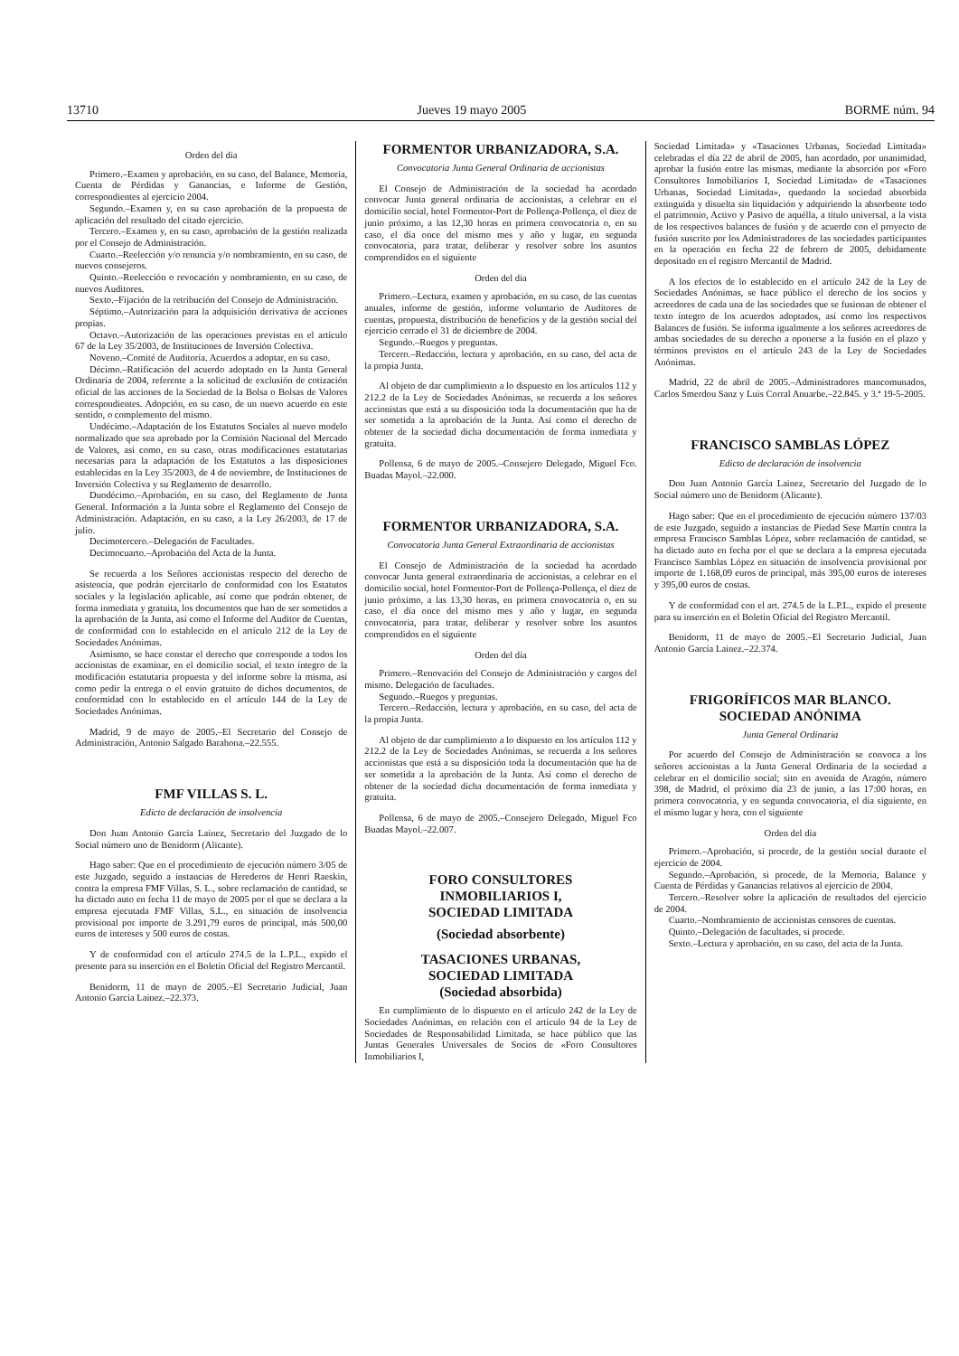13710 Jueves 19 mayo 2005 BORME núm. 94
Orden del día
Primero.–Examen y aprobación, en su caso, del Balance, Memoria, Cuenta de Pérdidas y Ganancias, e Informe de Gestión, correspondientes al ejercicio 2004.
Segundo.–Examen y, en su caso aprobación de la propuesta de aplicación del resultado del citado ejercicio.
Tercero.–Examen y, en su caso, aprobación de la gestión realizada por el Consejo de Administración.
Cuarto.–Reelección y/o renuncia y/o nombramiento, en su caso, de nuevos consejeros.
Quinto.–Reelección o revocación y nombramiento, en su caso, de nuevos Auditores.
Sexto.–Fijación de la retribución del Consejo de Administración.
Séptimo.–Autorización para la adquisición derivativa de acciones propias.
Octavo.–Autorización de las operaciones previstas en el artículo 67 de la Ley 35/2003, de Instituciones de Inversión Colectiva.
Noveno.–Comité de Auditoría. Acuerdos a adoptar, en su caso.
Décimo.–Ratificación del acuerdo adoptado en la Junta General Ordinaria de 2004, referente a la solicitud de exclusión de cotización oficial de las acciones de la Sociedad de la Bolsa o Bolsas de Valores correspondientes. Adopción, en su caso, de un nuevo acuerdo en este sentido, o complemento del mismo.
Undécimo.–Adaptación de los Estatutos Sociales al nuevo modelo normalizado que sea aprobado por la Comisión Nacional del Mercado de Valores, así como, en su caso, otras modificaciones estatutarias necesarias para la adaptación de los Estatutos a las disposiciones establecidas en la Ley 35/2003, de 4 de noviembre, de Instituciones de Inversión Colectiva y su Reglamento de desarrollo.
Duodécimo.–Aprobación, en su caso, del Reglamento de Junta General. Información a la Junta sobre el Reglamento del Consejo de Administración. Adaptación, en su caso, a la Ley 26/2003, de 17 de julio.
Decimotercero.–Delegación de Facultades.
Decimocuarto.–Aprobación del Acta de la Junta.
Se recuerda a los Señores accionistas respecto del derecho de asistencia, que podrán ejercitarlo de conformidad con los Estatutos sociales y la legislación aplicable, así como que podrán obtener, de forma inmediata y gratuita, los documentos que han de ser sometidos a la aprobación de la Junta, así como el Informe del Auditor de Cuentas, de conformidad con lo establecido en el artículo 212 de la Ley de Sociedades Anónimas.
Asimismo, se hace constar el derecho que corresponde a todos los accionistas de examinar, en el domicilio social, el texto íntegro de la modificación estatutaria propuesta y del informe sobre la misma, así como pedir la entrega o el envío gratuito de dichos documentos, de conformidad con lo establecido en el artículo 144 de la Ley de Sociedades Anónimas.
Madrid, 9 de mayo de 2005.–El Secretario del Consejo de Administración, Antonio Salgado Barahona.–22.555.
FMF VILLAS S. L.
Edicto de declaración de insolvencia
Don Juan Antonio García Lainez, Secretario del Juzgado de lo Social número uno de Benidorm (Alicante).
Hago saber: Que en el procedimiento de ejecución número 3/05 de este Juzgado, seguido a instancias de Herederos de Henri Raeskin, contra la empresa FMF Villas, S. L., sobre reclamación de cantidad, se ha dictado auto en fecha 11 de mayo de 2005 por el que se declara a la empresa ejecutada FMF Villas, S.L., en situación de insolvencia provisional por importe de 3.291,79 euros de principal, más 500,00 euros de intereses y 500 euros de costas.
Y de conformidad con el artículo 274.5 de la L.P.L., expido el presente para su inserción en el Boletín Oficial del Registro Mercantil.
Benidorm, 11 de mayo de 2005.–El Secretario Judicial, Juan Antonio García Lainez.–22.373.
FORMENTOR URBANIZADORA, S.A.
Convocatoria Junta General Ordinaria de accionistas
El Consejo de Administración de la sociedad ha acordado convocar Junta general ordinaria de accionistas, a celebrar en el domicilio social, hotel Formentor-Port de Pollença-Pollença, el diez de junio próximo, a las 12,30 horas en primera convocatoria o, en su caso, el día once del mismo mes y año y lugar, en segunda convocatoria, para tratar, deliberar y resolver sobre los asuntos comprendidos en el siguiente
Orden del día
Primero.–Lectura, examen y aprobación, en su caso, de las cuentas anuales, informe de gestión, informe voluntario de Auditores de cuentas, propuesta, distribución de beneficios y de la gestión social del ejercicio cerrado el 31 de diciembre de 2004.
Segundo.–Ruegos y preguntas.
Tercero.–Redacción, lectura y aprobación, en su caso, del acta de la propia Junta.
Al objeto de dar cumplimiento a lo dispuesto en los artículos 112 y 212.2 de la Ley de Sociedades Anónimas, se recuerda a los señores accionistas que está a su disposición toda la documentación que ha de ser sometida a la aprobación de la Junta. Así como el derecho de obtener de la sociedad dicha documentación de forma inmediata y gratuita.
Pollensa, 6 de mayo de 2005.–Consejero Delegado, Miguel Fco. Buadas Mayol.–22.000.
FORMENTOR URBANIZADORA, S.A.
Convocatoria Junta General Extraordinaria de accionistas
El Consejo de Administración de la sociedad ha acordado convocar Junta general extraordinaria de accionistas, a celebrar en el domicilio social, hotel Formentor-Port de Pollença-Pollença, el diez de junio próximo, a las 13,30 horas, en primera convocatoria o, en su caso, el día once del mismo mes y año y lugar, en segunda convocatoria, para tratar, deliberar y resolver sobre los asuntos comprendidos en el siguiente
Orden del día
Primero.–Renovación del Consejo de Administración y cargos del mismo. Delegación de facultades.
Segundo.–Ruegos y preguntas.
Tercero.–Redacción, lectura y aprobación, en su caso, del acta de la propia Junta.
Al objeto de dar cumplimiento a lo dispuesto en los artículos 112 y 212.2 de la Ley de Sociedades Anónimas, se recuerda a los señores accionistas que está a su disposición toda la documentación que ha de ser sometida a la aprobación de la Junta. Así como el derecho de obtener de la sociedad dicha documentación de forma inmediata y gratuita.
Pollensa, 6 de mayo de 2005.–Consejero Delegado, Miguel Fco Buadas Mayol.–22.007.
FORO CONSULTORES
INMOBILIARIOS I,
SOCIEDAD LIMITADA
(Sociedad absorbente)
TASACIONES URBANAS,
SOCIEDAD LIMITADA
(Sociedad absorbida)
En cumplimiento de lo dispuesto en el artículo 242 de la Ley de Sociedades Anónimas, en relación con el artículo 94 de la Ley de Sociedades de Responsabilidad Limitada, se hace público que las Juntas Generales Universales de Socios de «Foro Consultores Inmobiliarios I,
Sociedad Limitada» y «Tasaciones Urbanas, Sociedad Limitada» celebradas el día 22 de abril de 2005, han acordado, por unanimidad, aprobar la fusión entre las mismas, mediante la absorción por «Foro Consultores Inmobiliarios I, Sociedad Limitada» de «Tasaciones Urbanas, Sociedad Limitada», quedando la sociedad absorbida extinguida y disuelta sin liquidación y adquiriendo la absorbente todo el patrimonio, Activo y Pasivo de aquélla, a título universal, a la vista de los respectivos balances de fusión y de acuerdo con el proyecto de fusión suscrito por los Administradores de las sociedades participantes en la operación en fecha 22 de febrero de 2005, debidamente depositado en el registro Mercantil de Madrid.
A los efectos de lo establecido en el artículo 242 de la Ley de Sociedades Anónimas, se hace público el derecho de los socios y acreedores de cada una de las sociedades que se fusionan de obtener el texto íntegro de los acuerdos adoptados, así como los respectivos Balances de fusión. Se informa igualmente a los señores acreedores de ambas sociedades de su derecho a oponerse a la fusión en el plazo y términos previstos en el artículo 243 de la Ley de Sociedades Anónimas.
Madrid, 22 de abril de 2005.–Administradores mancomunados, Carlos Smerdou Sanz y Luis Corral Anuarbe.–22.845. y 3.ª 19-5-2005.
FRANCISCO SAMBLAS LÓPEZ
Edicto de declaración de insolvencia
Don Juan Antonio García Lainez, Secretario del Juzgado de lo Social número uno de Benidorm (Alicante).
Hago saber: Que en el procedimiento de ejecución número 137/03 de este Juzgado, seguido a instancias de Piedad Sese Martín contra la empresa Francisco Samblas López, sobre reclamación de cantidad, se ha dictado auto en fecha por el que se declara a la empresa ejecutada Francisco Samblas López en situación de insolvencia provisional por importe de 1.168,09 euros de principal, más 395,00 euros de intereses y 395,00 euros de costas.
Y de conformidad con el art. 274.5 de la L.P.L., expido el presente para su inserción en el Boletín Oficial del Registro Mercantil.
Benidorm, 11 de mayo de 2005.–El Secretario Judicial, Juan Antonio García Lainez.–22.374.
FRIGORÍFICOS MAR BLANCO.
SOCIEDAD ANÓNIMA
Junta General Ordinaria
Por acuerdo del Consejo de Administración se convoca a los señores accionistas a la Junta General Ordinaria de la sociedad a celebrar en el domicilio social; sito en avenida de Aragón, número 398, de Madrid, el próximo día 23 de junio, a las 17:00 horas, en primera convocatoria, y en segunda convocatoria, el día siguiente, en el mismo lugar y hora, con el siguiente
Orden del día
Primero.–Aprobación, si procede, de la gestión social durante el ejercicio de 2004.
Segundo.–Aprobación, si procede, de la Memoria, Balance y Cuenta de Pérdidas y Ganancias relativos al ejercicio de 2004.
Tercero.–Resolver sobre la aplicación de resultados del ejercicio de 2004.
Cuarto.–Nombramiento de accionistas censores de cuentas.
Quinto.–Delegación de facultades, si procede.
Sexto.–Lectura y aprobación, en su caso, del acta de la Junta.